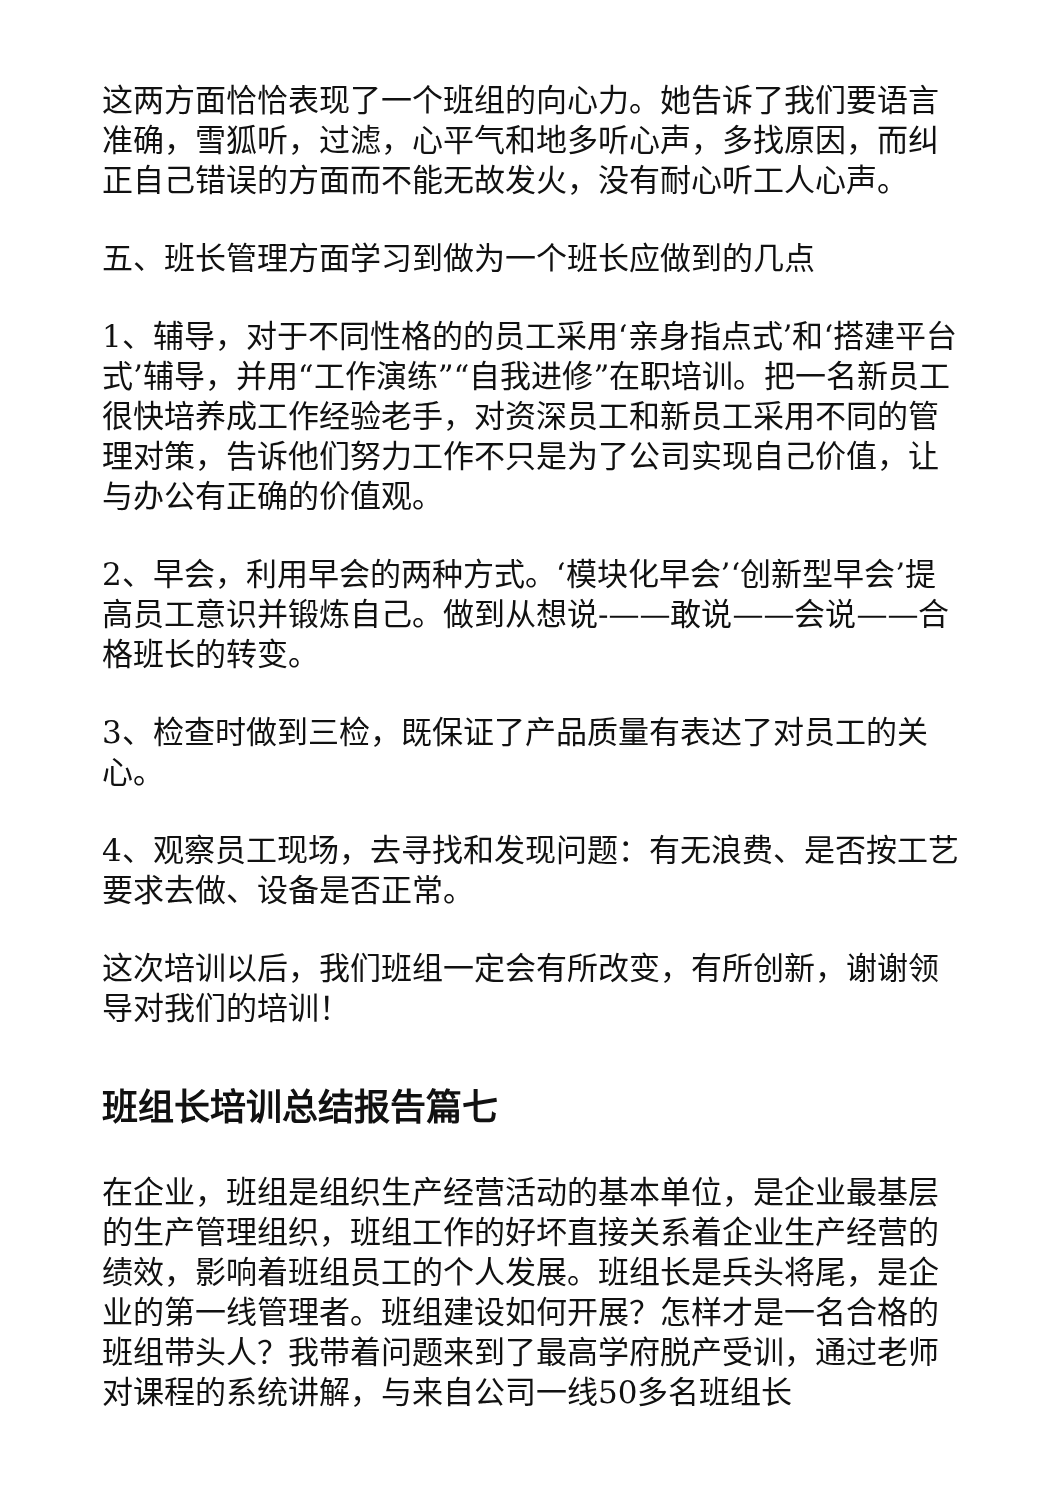这两方面恰恰表现了一个班组的向心力。她告诉了我们要语言准确，雪狐听，过滤，心平气和地多听心声，多找原因，而纠正自己错误的方面而不能无故发火，没有耐心听工人心声。
五、班长管理方面学习到做为一个班长应做到的几点
1、辅导，对于不同性格的的员工采用‘亲身指点式’和‘搭建平台式’辅导，并用“工作演练”“自我进修”在职培训。把一名新员工很快培养成工作经验老手，对资深员工和新员工采用不同的管理对策，告诉他们努力工作不只是为了公司实现自己价值，让与办公有正确的价值观。
2、早会，利用早会的两种方式。‘模块化早会’‘创新型早会’提高员工意识并锻炼自己。做到从想说-——敢说——会说——合格班长的转变。
3、检查时做到三检，既保证了产品质量有表达了对员工的关心。
4、观察员工现场，去寻找和发现问题：有无浪费、是否按工艺要求去做、设备是否正常。
这次培训以后，我们班组一定会有所改变，有所创新，谢谢领导对我们的培训！
班组长培训总结报告篇七
在企业，班组是组织生产经营活动的基本单位，是企业最基层的生产管理组织，班组工作的好坏直接关系着企业生产经营的绩效，影响着班组员工的个人发展。班组长是兵头将尾，是企业的第一线管理者。班组建设如何开展？怎样才是一名合格的班组带头人？我带着问题来到了最高学府脱产受训，通过老师对课程的系统讲解，与来自公司一线50多名班组长